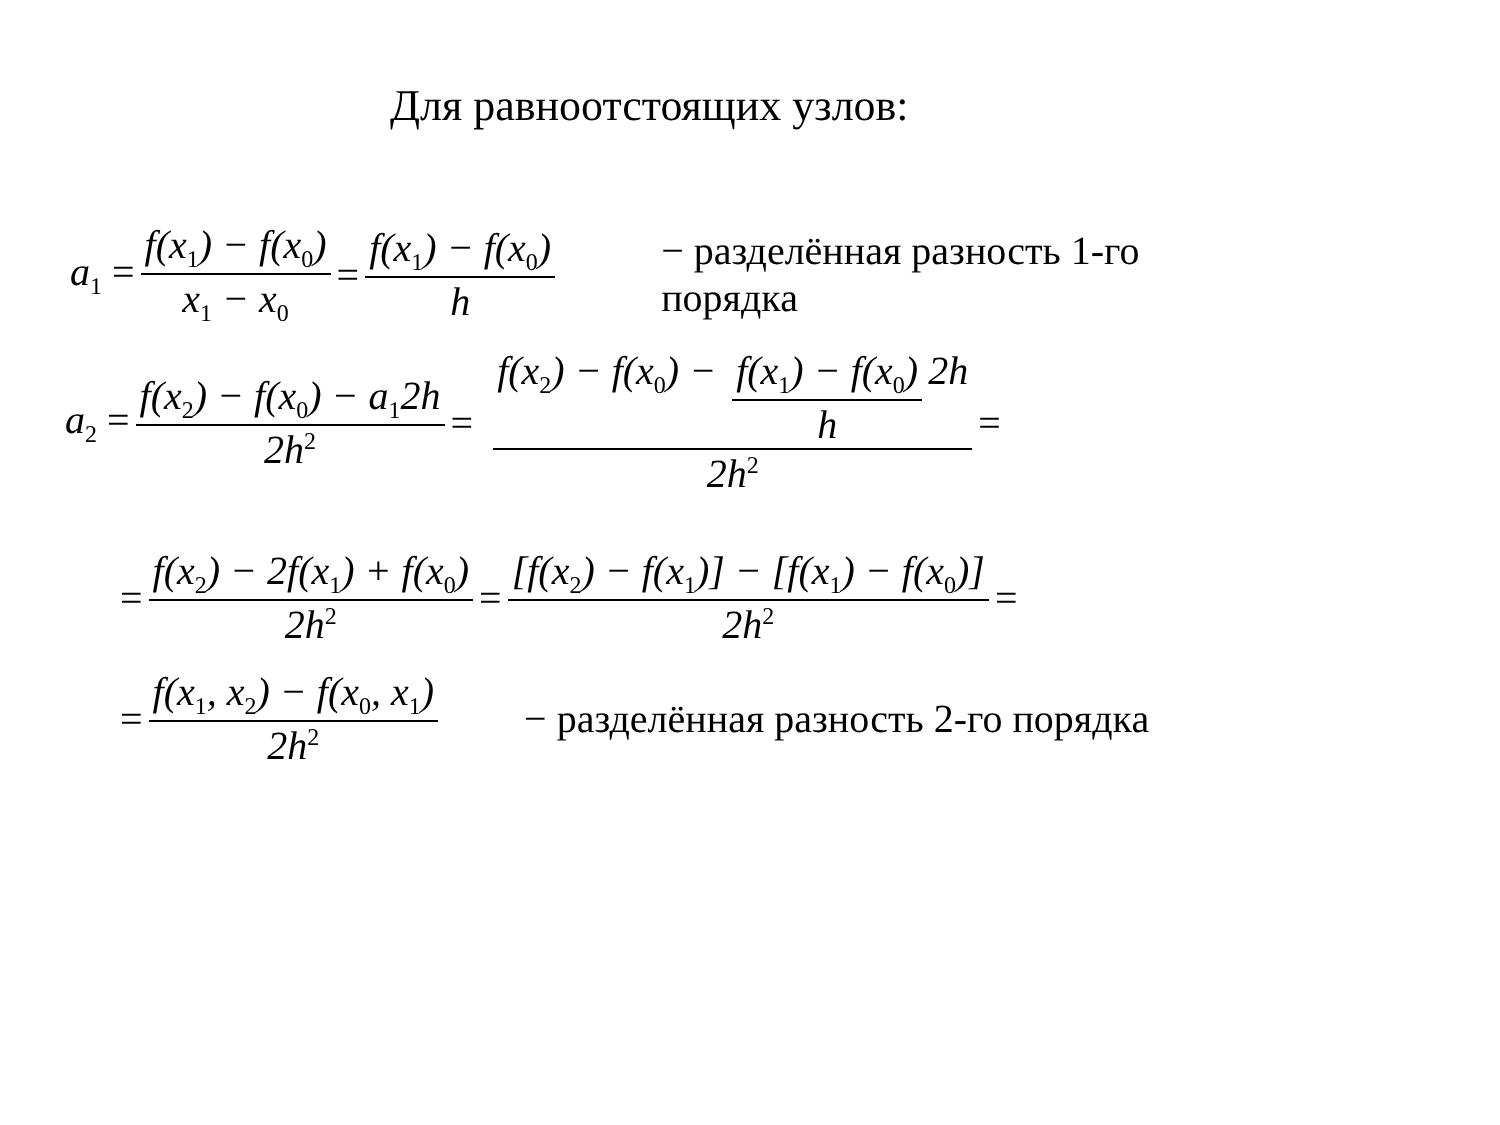Для равноотстоящих узлов:
a<sub>1</sub> = f(x<sub>1</sub>) − f(x<sub>0</sub>) x<sub>1</sub> − x<sub>0</sub> = f(x<sub>1</sub>) − f(x<sub>0</sub>) h − разделённая разность 1-го порядка
a<sub>2</sub> = f(x<sub>2</sub>) − f(x<sub>0</sub>) − a<sub>1</sub>2h 2h<sup>2</sup> = f(x<sub>2</sub>) − f(x<sub>0</sub>) − f(x<sub>1</sub>) − f(x<sub>0</sub>) h 2h 2h<sup>2</sup> =
= f(x<sub>2</sub>) − 2f(x<sub>1</sub>) + f(x<sub>0</sub>) 2h<sup>2</sup> = [f(x<sub>2</sub>) − f(x<sub>1</sub>)] − [f(x<sub>1</sub>) − f(x<sub>0</sub>)] 2h<sup>2</sup> =
= f(x<sub>1</sub>, x<sub>2</sub>) − f(x<sub>0</sub>, x<sub>1</sub>) 2h<sup>2</sup> − разделённая разность 2-го порядка